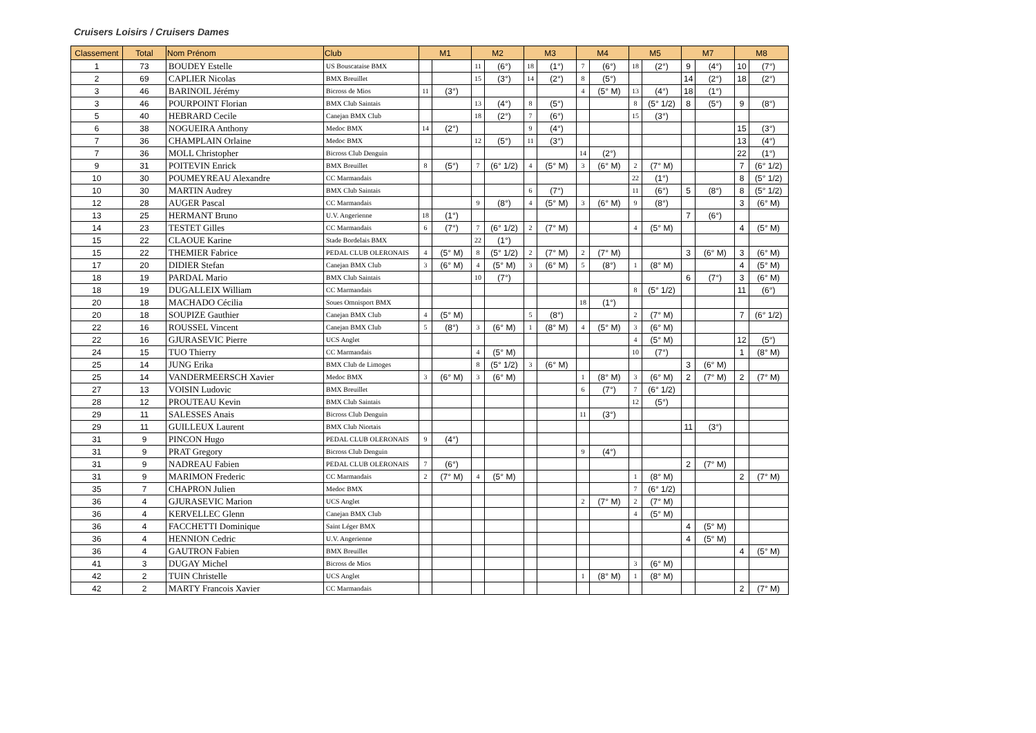Cruisers Loisirs / Cruisers Dames
| Classement | Total | Nom Prénom | Club | M1 | | M2 | | M3 | | M4 | | M5 | | M7 | | M8 | |
| --- | --- | --- | --- | --- | --- | --- | --- | --- | --- | --- | --- | --- | --- | --- | --- | --- | --- |
| 1 | 73 | BOUDEY Estelle | US Bouscataise BMX | | | 11 | (6°) | 18 | (1°) | 7 | (6°) | 18 | (2°) | 9 | (4°) | 10 | (7°) |
| 2 | 69 | CAPLIER Nicolas | BMX Breuillet | | | 15 | (3°) | 14 | (2°) | 8 | (5°) | | | 14 | (2°) | 18 | (2°) |
| 3 | 46 | BARINOIL Jérémy | Bicross de Mios | 11 | (3°) | | | | | 4 | (5° M) | 13 | (4°) | 18 | (1°) | | |
| 3 | 46 | POURPOINT Florian | BMX Club Saintais | | | 13 | (4°) | 8 | (5°) | | | 8 | (5° 1/2) | 8 | (5°) | 9 | (8°) |
| 5 | 40 | HEBRARD Cecile | Canejan BMX Club | | | 18 | (2°) | 7 | (6°) | | | 15 | (3°) | | | | |
| 6 | 38 | NOGUEIRA Anthony | Medoc BMX | 14 | (2°) | | | 9 | (4°) | | | | | | | 15 | (3°) |
| 7 | 36 | CHAMPLAIN Orlaine | Medoc BMX | | | 12 | (5°) | 11 | (3°) | | | | | | | 13 | (4°) |
| 7 | 36 | MOLL Christopher | Bicross Club Denguin | | | | | | | 14 | (2°) | | | | | 22 | (1°) |
| 9 | 31 | POITEVIN Enrick | BMX Breuillet | 8 | (5°) | 7 | (6° 1/2) | 4 | (5° M) | 3 | (6° M) | 2 | (7° M) | | | 7 | (6° 1/2) |
| 10 | 30 | POUMEYREAU Alexandre | CC Marmandais | | | | | | | | | 22 | (1°) | | | 8 | (5° 1/2) |
| 10 | 30 | MARTIN Audrey | BMX Club Saintais | | | | | 6 | (7°) | | | 11 | (6°) | 5 | (8°) | 8 | (5° 1/2) |
| 12 | 28 | AUGER Pascal | CC Marmandais | | | 9 | (8°) | 4 | (5° M) | 3 | (6° M) | 9 | (8°) | | | 3 | (6° M) |
| 13 | 25 | HERMANT Bruno | U.V. Angerienne | 18 | (1°) | | | | | | | | | 7 | (6°) | | |
| 14 | 23 | TESTET Gilles | CC Marmandais | 6 | (7°) | 7 | (6° 1/2) | 2 | (7° M) | | | 4 | (5° M) | | | 4 | (5° M) |
| 15 | 22 | CLAOUE Karine | Stade Bordelais BMX | | | 22 | (1°) | | | | | | | | | | |
| 15 | 22 | THEMIER Fabrice | PEDAL CLUB OLERONAIS | 4 | (5° M) | 8 | (5° 1/2) | 2 | (7° M) | 2 | (7° M) | | | 3 | (6° M) | 3 | (6° M) |
| 17 | 20 | DIDIER Stefan | Canejan BMX Club | 3 | (6° M) | 4 | (5° M) | 3 | (6° M) | 5 | (8°) | 1 | (8° M) | | | 4 | (5° M) |
| 18 | 19 | PARDAL Mario | BMX Club Saintais | | | 10 | (7°) | | | | | | | 6 | (7°) | 3 | (6° M) |
| 18 | 19 | DUGALLEIX William | CC Marmandais | | | | | | | | | 8 | (5° 1/2) | | | 11 | (6°) |
| 20 | 18 | MACHADO Cécilia | Soues Omnisport BMX | | | | | | | 18 | (1°) | | | | | | |
| 20 | 18 | SOUPIZE Gauthier | Canejan BMX Club | 4 | (5° M) | | | 5 | (8°) | | | 2 | (7° M) | | | 7 | (6° 1/2) |
| 22 | 16 | ROUSSEL Vincent | Canejan BMX Club | 5 | (8°) | 3 | (6° M) | 1 | (8° M) | 4 | (5° M) | 3 | (6° M) | | | | |
| 22 | 16 | GJURASEVIC Pierre | UCS Anglet | | | | | | | | | 4 | (5° M) | | | 12 | (5°) |
| 24 | 15 | TUO Thierry | CC Marmandais | | | 4 | (5° M) | | | | | 10 | (7°) | | | 1 | (8° M) |
| 25 | 14 | JUNG Erika | BMX Club de Limoges | | | 8 | (5° 1/2) | 3 | (6° M) | | | | | 3 | (6° M) | | |
| 25 | 14 | VANDERMEERSCH Xavier | Medoc BMX | 3 | (6° M) | 3 | (6° M) | | | 1 | (8° M) | 3 | (6° M) | 2 | (7° M) | 2 | (7° M) |
| 27 | 13 | VOISIN Ludovic | BMX Breuillet | | | | | | | 6 | (7°) | 7 | (6° 1/2) | | | | |
| 28 | 12 | PROUTEAU Kevin | BMX Club Saintais | | | | | | | | | 12 | (5°) | | | | |
| 29 | 11 | SALESSES Anais | Bicross Club Denguin | | | | | | | 11 | (3°) | | | | | | |
| 29 | 11 | GUILLEUX Laurent | BMX Club Niortais | | | | | | | | | | | 11 | (3°) | | |
| 31 | 9 | PINCON Hugo | PEDAL CLUB OLERONAIS | 9 | (4°) | | | | | | | | | | | | |
| 31 | 9 | PRAT Gregory | Bicross Club Denguin | | | | | | | 9 | (4°) | | | | | | |
| 31 | 9 | NADREAU Fabien | PEDAL CLUB OLERONAIS | 7 | (6°) | | | | | | | | | 2 | (7° M) | | |
| 31 | 9 | MARIMON Frederic | CC Marmandais | 2 | (7° M) | 4 | (5° M) | | | | | 1 | (8° M) | | | 2 | (7° M) |
| 35 | 7 | CHAPRON Julien | Medoc BMX | | | | | | | | | 7 | (6° 1/2) | | | | |
| 36 | 4 | GJURASEVIC Marion | UCS Anglet | | | | | | | 2 | (7° M) | 2 | (7° M) | | | | |
| 36 | 4 | KERVELLEC Glenn | Canejan BMX Club | | | | | | | | | 4 | (5° M) | | | | |
| 36 | 4 | FACCHETTI Dominique | Saint Léger BMX | | | | | | | | | | | 4 | (5° M) | | |
| 36 | 4 | HENNION Cedric | U.V. Angerienne | | | | | | | | | | | 4 | (5° M) | | |
| 36 | 4 | GAUTRON Fabien | BMX Breuillet | | | | | | | | | | | | | 4 | (5° M) |
| 41 | 3 | DUGAY Michel | Bicross de Mios | | | | | | | | | 3 | (6° M) | | | | |
| 42 | 2 | TUIN Christelle | UCS Anglet | | | | | | | 1 | (8° M) | 1 | (8° M) | | | | |
| 42 | 2 | MARTY Francois Xavier | CC Marmandais | | | | | | | | | | | | | 2 | (7° M) |